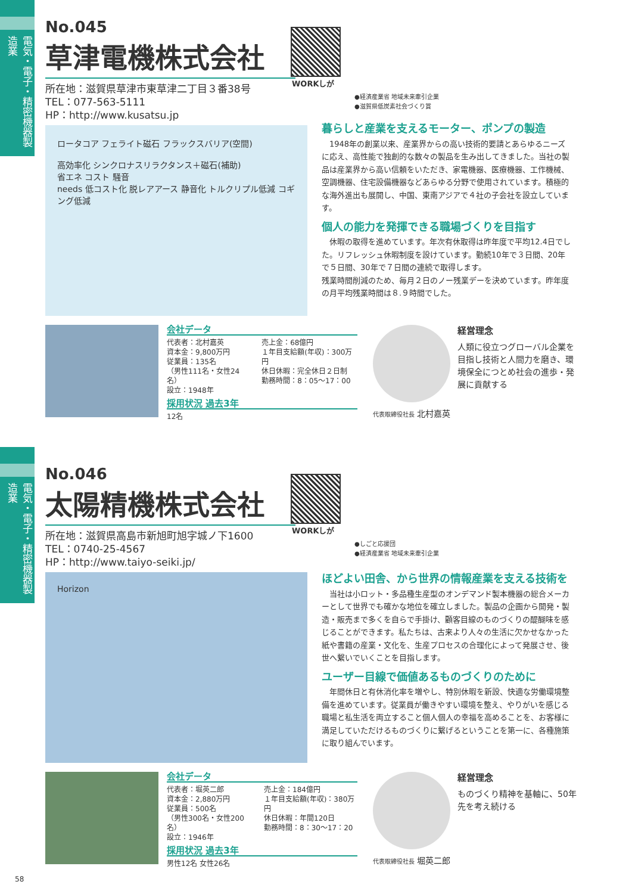電気・電子・精密機器製造業
No.045
草津電機株式会社
所在地：滋賀県草津市東草津二丁目３番38号
TEL：077-563-5111
HP：http://www.kusatsu.jp
WORKしが
●経済産業省 地域未来牽引企業
●滋賀県低炭素社会づくり賞
ロータコア フェライト磁石 フラックスバリア(空間)
高効率化 シンクロナスリラクタンス＋磁石(補助)
省エネ コスト 騒音
needs 低コスト化 脱レアアース 静音化 トルクリプル低減 コギング低減
暮らしと産業を支えるモーター、ポンプの製造
　1948年の創業以来、産業界からの高い技術的要請とあらゆるニーズに応え、高性能で独創的な数々の製品を生み出してきました。当社の製品は産業界から高い信頼をいただき、家電機器、医療機器、工作機械、空調機器、住宅設備機器などあらゆる分野で使用されています。積極的な海外進出も展開し、中国、東南アジアで４社の子会社を設立しています。
個人の能力を発揮できる職場づくりを目指す
　休暇の取得を進めています。年次有休取得は昨年度で平均12.4日でした。リフレッシュ休暇制度を設けています。勤続10年で３日間、20年で５日間、30年で７日間の連続で取得します。
残業時間削減のため、毎月２日のノー残業デーを決めています。昨年度の月平均残業時間は８.９時間でした。
会社データ
代表者：北村嘉英
資本金：9,800万円
従業員：135名
（男性111名・女性24名）
設立：1948年
売上金：68億円
１年目支給額(年収)：300万円
休日休暇：完全休日２日制
勤務時間：8：05〜17：00
採用状況 過去3年
12名
代表取締役社長 北村嘉英
経営理念
人類に役立つグローバル企業を目指し技術と人間力を磨き、環境保全につとめ社会の進歩・発展に貢献する
電気・電子・精密機器製造業
No.046
太陽精機株式会社
所在地：滋賀県高島市新旭町旭字城ノ下1600
TEL：0740-25-4567
HP：http://www.taiyo-seiki.jp/
WORKしが
●しごと応援団
●経済産業省 地域未来牽引企業
Horizon
ほどよい田舎、から世界の情報産業を支える技術を
　当社は小ロット・多品種生産型のオンデマンド製本機器の総合メーカーとして世界でも確かな地位を確立しました。製品の企画から開発・製造・販売まで多くを自らで手掛け、顧客目線のものづくりの醍醐味を感じることができます。私たちは、古来より人々の生活に欠かせなかった紙や書籍の産業・文化を、生産プロセスの合理化によって発展させ、後世へ繋いでいくことを目指します。
ユーザー目線で価値あるものづくりのために
　年間休日と有休消化率を増やし、特別休暇を新設、快適な労働環境整備を進めています。従業員が働きやすい環境を整え、やりがいを感じる職場と私生活を両立すること個人個人の幸福を高めることを、お客様に満足していただけるものづくりに繋げるということを第一に、各種施策に取り組んでいます。
会社データ
代表者：堀英二郎
資本金：2,880万円
従業員：500名
（男性300名・女性200名）
設立：1946年
売上金：184億円
１年目支給額(年収)：380万円
休日休暇：年間120日
勤務時間：8：30〜17：20
採用状況 過去3年
男性12名 女性26名
代表取締役社長 堀英二郎
経営理念
ものづくり精神を基軸に、50年先を考え続ける
58